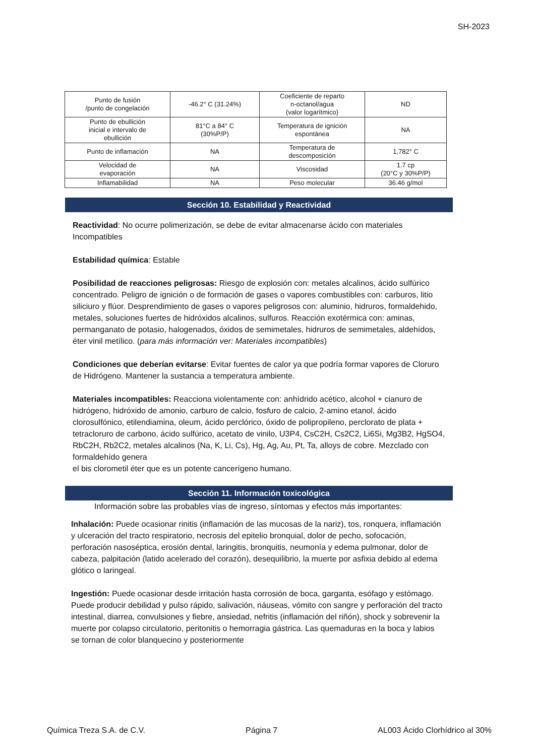SH-2023
| Punto de fusión /punto de congelación | -46.2° C (31.24%) | Coeficiente de reparto n-octanol/agua (valor logarítmico) | ND |
| Punto de ebullición inicial e intervalo de ebullición | 81°C a 84° C (30%P/P) | Temperatura de ignición espontánea | NA |
| Punto de inflamación | NA | Temperatura de descomposición | 1,782° C |
| Velocidad de evaporación | NA | Viscosidad | 1.7 cp (20°C y 30%P/P) |
| Inflamabilidad | NA | Peso molecular | 36.46 g/mol |
Sección 10. Estabilidad y Reactividad
Reactividad: No ocurre polimerización, se debe de evitar almacenarse ácido con materiales Incompatibles
Estabilidad química: Estable
Posibilidad de reacciones peligrosas: Riesgo de explosión con: metales alcalinos, ácido sulfúrico concentrado. Peligro de ignición o de formación de gases o vapores combustibles con: carburos, litio siliciuro y flúor. Desprendimiento de gases o vapores peligrosos con: aluminio, hidruros, formaldehido, metales, soluciones fuertes de hidróxidos alcalinos, sulfuros. Reacción exotérmica con: aminas, permanganato de potasio, halogenados, óxidos de semimetales, hidruros de semimetales, aldehídos,
éter vinil metílico. (para más información ver: Materiales incompatibles)
Condiciones que deberían evitarse: Evitar fuentes de calor ya que podría formar vapores de Cloruro de Hidrógeno. Mantener la sustancia a temperatura ambiente.
Materiales incompatibles: Reacciona violentamente con: anhídrido acético, alcohol + cianuro de hidrógeno, hidróxido de amonio, carburo de calcio, fosfuro de calcio, 2-amino etanol, ácido clorosulfónico, etilendiamina, oleum, ácido perclórico, óxido de polipropileno, perclorato de plata + tetracloruro de carbono, ácido sulfúrico, acetato de vinilo, U3P4, CsC2H, Cs2C2, Li6Si, Mg3B2, HgSO4, RbC2H, Rb2C2, metales alcalinos (Na, K, Li, Cs), Hg, Ag, Au, Pt, Ta, alloys de cobre. Mezclado con formaldehído genera
el bis clorometil éter que es un potente cancerígeno humano.
Sección 11. Información toxicológica
Información sobre las probables vías de ingreso, síntomas y efectos más importantes:
Inhalación: Puede ocasionar rinitis (inflamación de las mucosas de la nariz), tos, ronquera, inflamación y ulceración del tracto respiratorio, necrosis del epitelio bronquial, dolor de pecho, sofocación, perforación nasoséptica, erosión dental, laringitis, bronquitis, neumonía y edema pulmonar, dolor de cabeza, palpitación (latido acelerado del corazón), desequilibrio, la muerte por asfixia debido al edema glótico o laringeal.
Ingestión: Puede ocasionar desde irritación hasta corrosión de boca, garganta, esófago y estómago. Puede producir debilidad y pulso rápido, salivación, náuseas, vómito con sangre y perforación del tracto intestinal, diarrea, convulsiones y fiebre, ansiedad, nefritis (inflamación del riñón), shock y sobrevenir la muerte por colapso circulatorio, peritonitis o hemorragia gástrica. Las quemaduras en la boca y labios se tornan de color blanquecino y posteriormente
Química Treza S.A. de C.V. Página 7 AL003 Ácido Clorhídrico al 30%